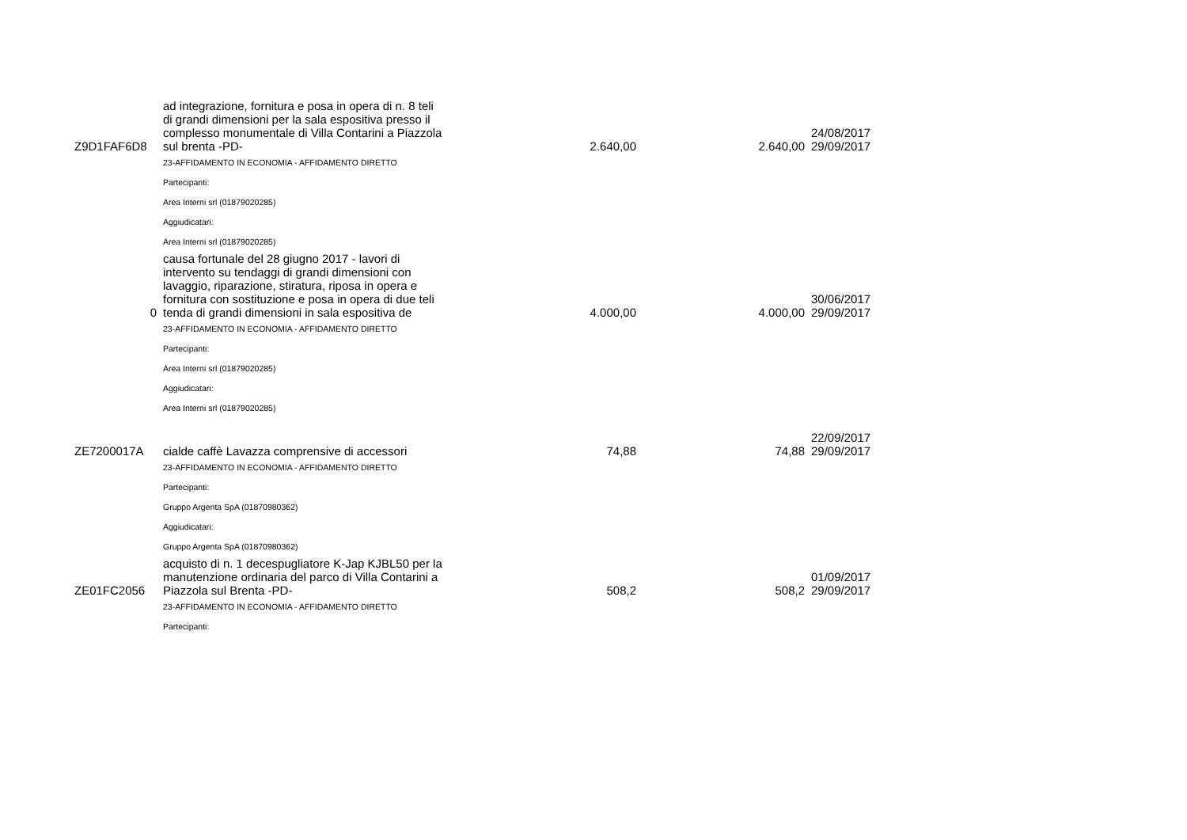| Z9D1FAF6D8 | ad integrazione, fornitura e posa in opera di n. 8 teli di grandi dimensioni per la sala espositiva presso il complesso monumentale di Villa Contarini a Piazzola sul brenta -PD- | 2.640,00 | 2.640,00 | 24/08/2017 29/09/2017 |
| | 23-AFFIDAMENTO IN ECONOMIA - AFFIDAMENTO DIRETTO | | | |
| | Partecipanti: | | | |
| | Area Interni srl (01879020285) | | | |
| | Aggiudicatari: | | | |
| | Area Interni srl (01879020285) | | | |
| 0 | causa fortunale del 28 giugno 2017 - lavori di intervento su tendaggi di grandi dimensioni con lavaggio, riparazione, stiratura, riposa in opera e fornitura con sostituzione e posa in opera di due teli tenda di grandi dimensioni in sala espositiva de | 4.000,00 | 4.000,00 | 30/06/2017 29/09/2017 |
| | 23-AFFIDAMENTO IN ECONOMIA - AFFIDAMENTO DIRETTO | | | |
| | Partecipanti: | | | |
| | Area Interni srl (01879020285) | | | |
| | Aggiudicatari: | | | |
| | Area Interni srl (01879020285) | | | |
| ZE7200017A | cialde caffè Lavazza comprensive di accessori | 74,88 | 74,88 | 22/09/2017 29/09/2017 |
| | 23-AFFIDAMENTO IN ECONOMIA - AFFIDAMENTO DIRETTO | | | |
| | Partecipanti: | | | |
| | Gruppo Argenta SpA (01870980362) | | | |
| | Aggiudicatari: | | | |
| | Gruppo Argenta SpA (01870980362) | | | |
| ZE01FC2056 | acquisto di n. 1 decespugliatore K-Jap KJBL50 per la manutenzione ordinaria del parco di Villa Contarini a Piazzola sul Brenta -PD- | 508,2 | 508,2 | 01/09/2017 29/09/2017 |
| | 23-AFFIDAMENTO IN ECONOMIA - AFFIDAMENTO DIRETTO | | | |
| | Partecipanti: | | | |